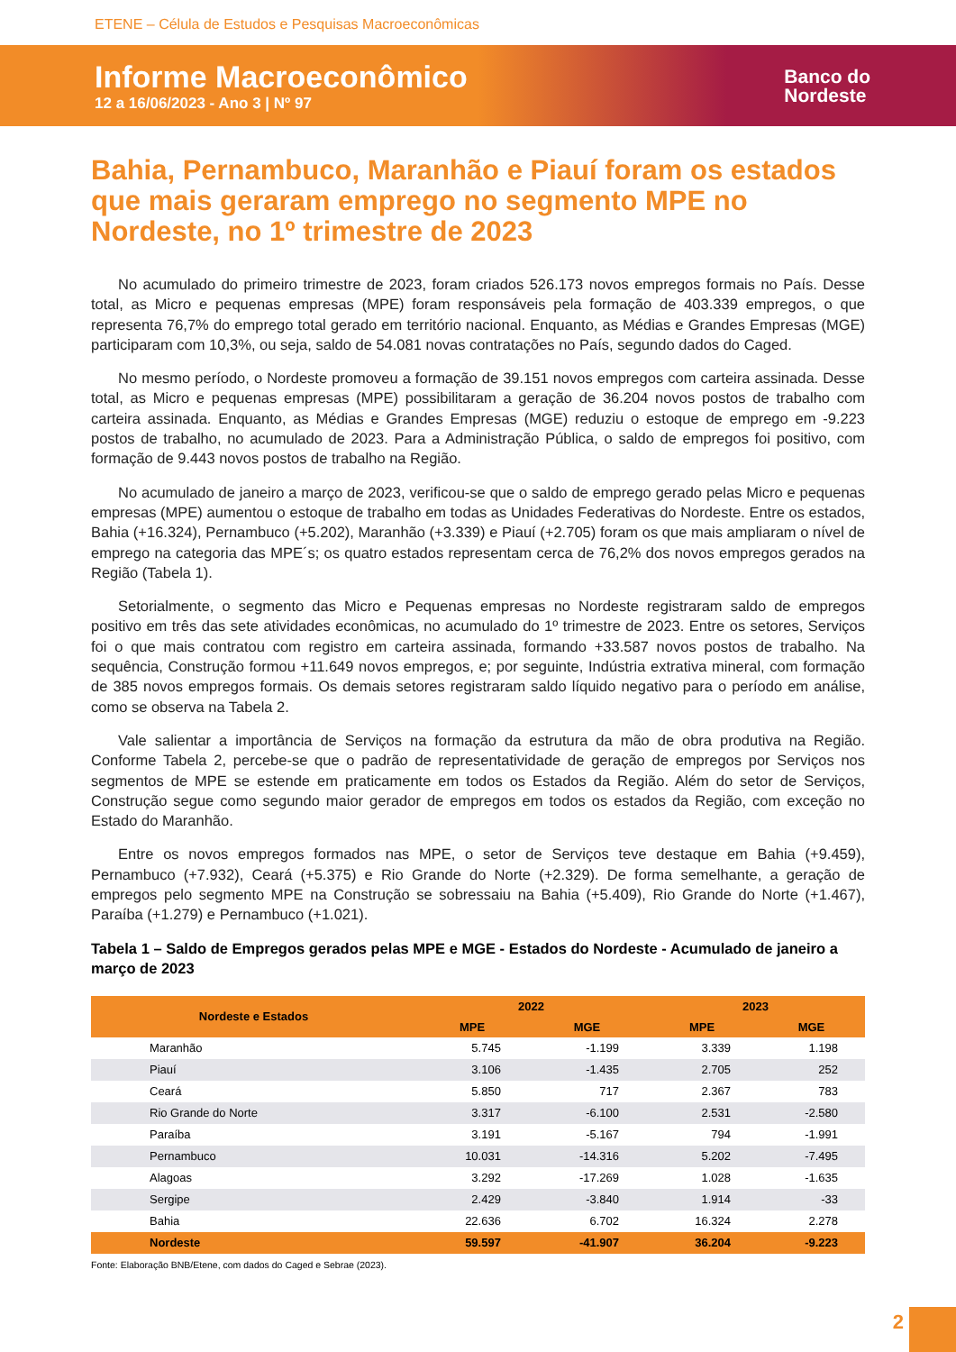ETENE – Célula de Estudos e Pesquisas Macroeconômicas
Informe Macroeconômico
12 a 16/06/2023 - Ano 3 | Nº 97
Banco do
Nordeste
Bahia, Pernambuco, Maranhão e Piauí foram os estados que mais geraram emprego no segmento MPE no Nordeste, no 1º trimestre de 2023
No acumulado do primeiro trimestre de 2023, foram criados 526.173 novos empregos formais no País. Desse total, as Micro e pequenas empresas (MPE) foram responsáveis pela formação de 403.339 empregos, o que representa 76,7% do emprego total gerado em território nacional. Enquanto, as Médias e Grandes Empresas (MGE) participaram com 10,3%, ou seja, saldo de 54.081 novas contratações no País, segundo dados do Caged.
No mesmo período, o Nordeste promoveu a formação de 39.151 novos empregos com carteira assinada. Desse total, as Micro e pequenas empresas (MPE) possibilitaram a geração de 36.204 novos postos de trabalho com carteira assinada. Enquanto, as Médias e Grandes Empresas (MGE) reduziu o estoque de emprego em -9.223 postos de trabalho, no acumulado de 2023. Para a Administração Pública, o saldo de empregos foi positivo, com formação de 9.443 novos postos de trabalho na Região.
No acumulado de janeiro a março de 2023, verificou-se que o saldo de emprego gerado pelas Micro e pequenas empresas (MPE) aumentou o estoque de trabalho em todas as Unidades Federativas do Nordeste. Entre os estados, Bahia (+16.324), Pernambuco (+5.202), Maranhão (+3.339) e Piauí (+2.705) foram os que mais ampliaram o nível de emprego na categoria das MPE´s; os quatro estados representam cerca de 76,2% dos novos empregos gerados na Região (Tabela 1).
Setorialmente, o segmento das Micro e Pequenas empresas no Nordeste registraram saldo de empregos positivo em três das sete atividades econômicas, no acumulado do 1º trimestre de 2023. Entre os setores, Serviços foi o que mais contratou com registro em carteira assinada, formando +33.587 novos postos de trabalho. Na sequência, Construção formou +11.649 novos empregos, e; por seguinte, Indústria extrativa mineral, com formação de 385 novos empregos formais. Os demais setores registraram saldo líquido negativo para o período em análise, como se observa na Tabela 2.
Vale salientar a importância de Serviços na formação da estrutura da mão de obra produtiva na Região. Conforme Tabela 2, percebe-se que o padrão de representatividade de geração de empregos por Serviços nos segmentos de MPE se estende em praticamente em todos os Estados da Região. Além do setor de Serviços, Construção segue como segundo maior gerador de empregos em todos os estados da Região, com exceção no Estado do Maranhão.
Entre os novos empregos formados nas MPE, o setor de Serviços teve destaque em Bahia (+9.459), Pernambuco (+7.932), Ceará (+5.375) e Rio Grande do Norte (+2.329). De forma semelhante, a geração de empregos pelo segmento MPE na Construção se sobressaiu na Bahia (+5.409), Rio Grande do Norte (+1.467), Paraíba (+1.279) e Pernambuco (+1.021).
Tabela 1 – Saldo de Empregos gerados pelas MPE e MGE - Estados do Nordeste - Acumulado de janeiro a março de 2023
| Nordeste e Estados | 2022 | | 2023 | |
| --- | --- | --- | --- | --- |
| | MPE | MGE | MPE | MGE |
| Maranhão | 5.745 | -1.199 | 3.339 | 1.198 |
| Piauí | 3.106 | -1.435 | 2.705 | 252 |
| Ceará | 5.850 | 717 | 2.367 | 783 |
| Rio Grande do Norte | 3.317 | -6.100 | 2.531 | -2.580 |
| Paraíba | 3.191 | -5.167 | 794 | -1.991 |
| Pernambuco | 10.031 | -14.316 | 5.202 | -7.495 |
| Alagoas | 3.292 | -17.269 | 1.028 | -1.635 |
| Sergipe | 2.429 | -3.840 | 1.914 | -33 |
| Bahia | 22.636 | 6.702 | 16.324 | 2.278 |
| Nordeste | 59.597 | -41.907 | 36.204 | -9.223 |
Fonte: Elaboração BNB/Etene, com dados do Caged e Sebrae (2023).
2